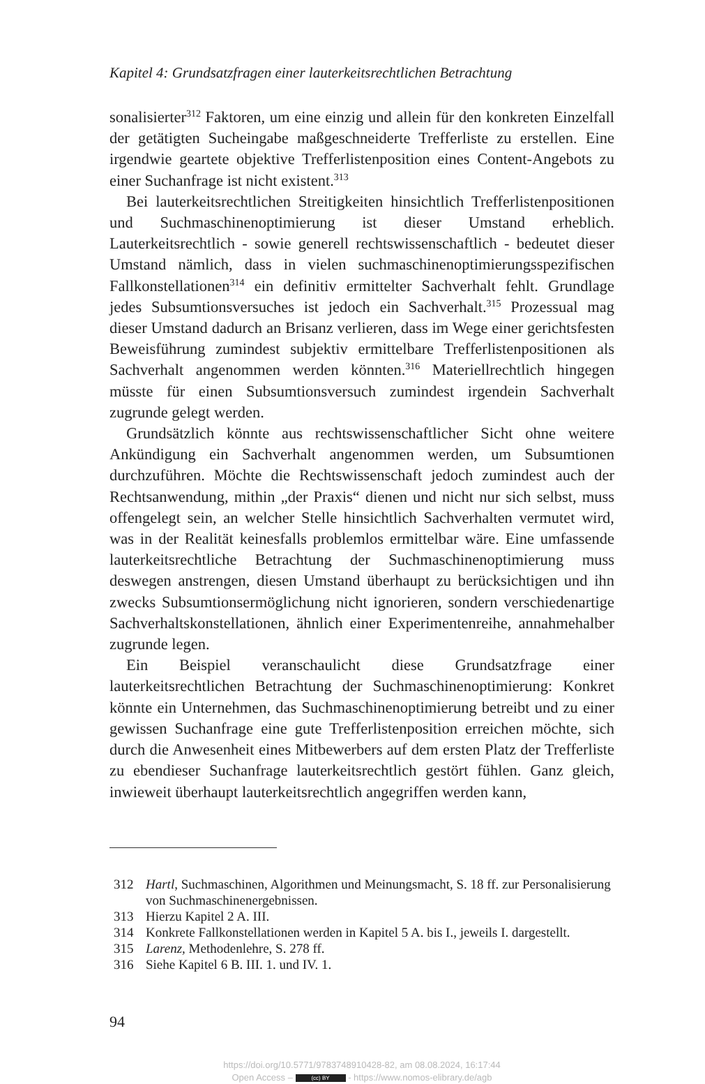Kapitel 4: Grundsatzfragen einer lauterkeitsrechtlichen Betrachtung
sonalisierter<sup>312</sup> Faktoren, um eine einzig und allein für den konkreten Einzelfall der getätigten Sucheingabe maßgeschneiderte Trefferliste zu erstellen. Eine irgendwie geartete objektive Trefferlistenposition eines Content-Angebots zu einer Suchanfrage ist nicht existent.<sup>313</sup>
Bei lauterkeitsrechtlichen Streitigkeiten hinsichtlich Trefferlistenpositionen und Suchmaschinenoptimierung ist dieser Umstand erheblich. Lauterkeitsrechtlich - sowie generell rechtswissenschaftlich - bedeutet dieser Umstand nämlich, dass in vielen suchmaschinenoptimierungsspezifischen Fallkonstellationen<sup>314</sup> ein definitiv ermittelter Sachverhalt fehlt. Grundlage jedes Subsumtionsversuches ist jedoch ein Sachverhalt.<sup>315</sup> Prozessual mag dieser Umstand dadurch an Brisanz verlieren, dass im Wege einer gerichtsfesten Beweisführung zumindest subjektiv ermittelbare Trefferlistenpositionen als Sachverhalt angenommen werden könnten.<sup>316</sup> Materiellrechtlich hingegen müsste für einen Subsumtionsversuch zumindest irgendein Sachverhalt zugrunde gelegt werden.
Grundsätzlich könnte aus rechtswissenschaftlicher Sicht ohne weitere Ankündigung ein Sachverhalt angenommen werden, um Subsumtionen durchzuführen. Möchte die Rechtswissenschaft jedoch zumindest auch der Rechtsanwendung, mithin „der Praxis“ dienen und nicht nur sich selbst, muss offengelegt sein, an welcher Stelle hinsichtlich Sachverhalten vermutet wird, was in der Realität keinesfalls problemlos ermittelbar wäre. Eine umfassende lauterkeitsrechtliche Betrachtung der Suchmaschinenoptimierung muss deswegen anstrengen, diesen Umstand überhaupt zu berücksichtigen und ihn zwecks Subsumtionsermöglichung nicht ignorieren, sondern verschiedenartige Sachverhaltskonstellationen, ähnlich einer Experimentenreihe, annahmehalber zugrunde legen.
Ein Beispiel veranschaulicht diese Grundsatzfrage einer lauterkeitsrechtlichen Betrachtung der Suchmaschinenoptimierung: Konkret könnte ein Unternehmen, das Suchmaschinenoptimierung betreibt und zu einer gewissen Suchanfrage eine gute Trefferlistenposition erreichen möchte, sich durch die Anwesenheit eines Mitbewerbers auf dem ersten Platz der Trefferliste zu ebendieser Suchanfrage lauterkeitsrechtlich gestört fühlen. Ganz gleich, inwieweit überhaupt lauterkeitsrechtlich angegriffen werden kann,
312 Hartl, Suchmaschinen, Algorithmen und Meinungsmacht, S. 18 ff. zur Personalisierung von Suchmaschinenergebnissen.
313 Hierzu Kapitel 2 A. III.
314 Konkrete Fallkonstellationen werden in Kapitel 5 A. bis I., jeweils I. dargestellt.
315 Larenz, Methodenlehre, S. 278 ff.
316 Siehe Kapitel 6 B. III. 1. und IV. 1.
94
https://doi.org/10.5771/9783748910428-82, am 08.08.2024, 16:17:44
Open Access – (cc) BY - https://www.nomos-elibrary.de/agb